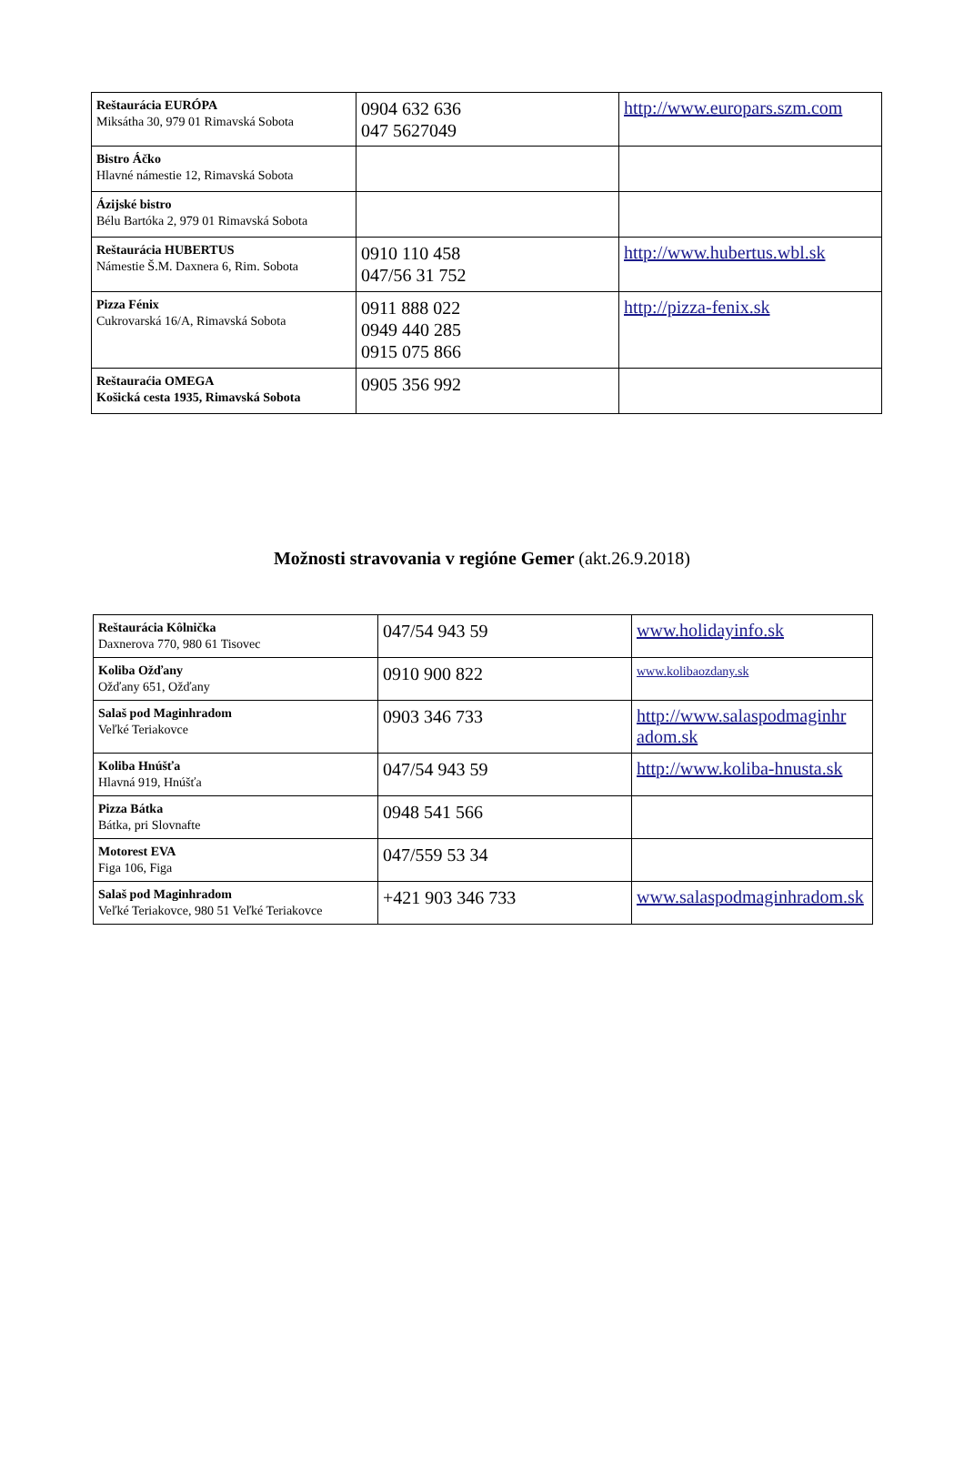| Reštaurácia EURÓPA Miksátha 30, 979 01 Rimavská Sobota | 0904 632 636 047 5627049 | http://www.europars.szm.com |
| Bistro Áčko Hlavné námestie 12, Rimavská Sobota | | |
| Ázijské bistro Bélu Bartóka 2, 979 01 Rimavská Sobota | | |
| Reštaurácia HUBERTUS Námestie Š.M. Daxnera 6, Rim. Sobota | 0910 110 458 047/56 31 752 | http://www.hubertus.wbl.sk |
| Pizza Fénix Cukrovarská 16/A, Rimavská Sobota | 0911 888 022 0949 440 285 0915 075 866 | http://pizza-fenix.sk |
| Reštauraćia OMEGA Košická cesta 1935, Rimavská Sobota | 0905 356 992 | |
Možnosti stravovania v regióne Gemer (akt.26.9.2018)
| Reštaurácia Kôlnička Daxnerova 770, 980 61 Tisovec | 047/54 943 59 | www.holidayinfo.sk |
| Koliba Ožďany Ožďany 651, Ožďany | 0910 900 822 | www.kolibaozdany.sk |
| Salaš pod Maginhradom Veľké Teriakovce | 0903 346 733 | http://www.salaspodmaginhr adom.sk |
| Koliba Hnúšťa Hlavná 919, Hnúšťa | 047/54 943 59 | http://www.koliba-hnusta.sk |
| Pizza Bátka Bátka, pri Slovnafte | 0948 541 566 | |
| Motorest EVA Figa 106, Figa | 047/559 53 34 | |
| Salaš pod Maginhradom Veľké Teriakovce, 980 51 Veľké Teriakovce | +421 903 346 733 | www.salaspodmaginhradom.sk |